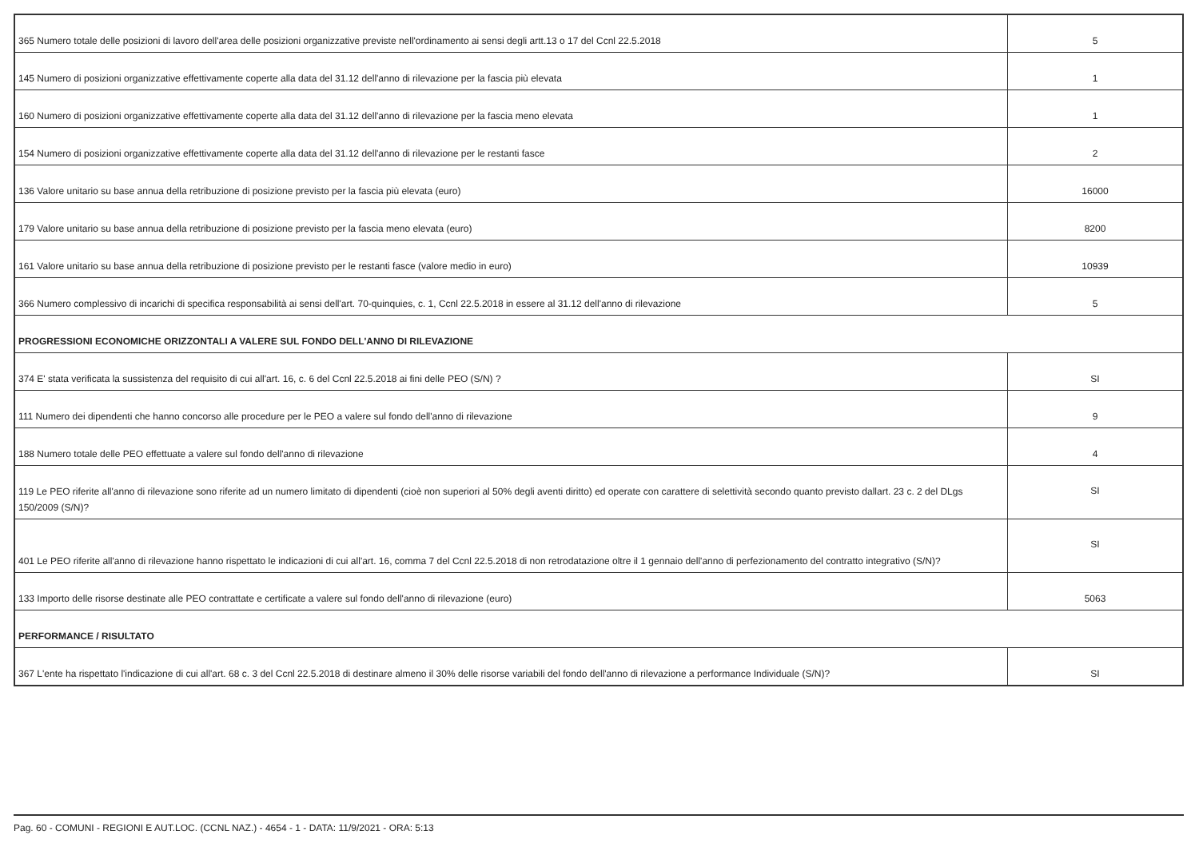| 365 Numero totale delle posizioni di lavoro dell'area delle posizioni organizzative previste nell'ordinamento ai sensi degli artt.13 o 17 del Ccnl 22.5.2018 | 5 |
| 145 Numero di posizioni organizzative effettivamente coperte alla data del 31.12 dell'anno di rilevazione per la fascia più elevata | 1 |
| 160 Numero di posizioni organizzative effettivamente coperte alla data del 31.12 dell'anno di rilevazione per la fascia meno elevata | 1 |
| 154 Numero di posizioni organizzative effettivamente coperte alla data del 31.12 dell'anno di rilevazione per le restanti fasce | 2 |
| 136 Valore unitario su base annua della retribuzione di posizione previsto per la fascia più elevata (euro) | 16000 |
| 179 Valore unitario su base annua della retribuzione di posizione previsto per la fascia meno elevata (euro) | 8200 |
| 161 Valore unitario su base annua della retribuzione di posizione previsto per le restanti fasce (valore medio in euro) | 10939 |
| 366 Numero complessivo di incarichi di specifica responsabilità ai sensi dell'art. 70-quinquies, c. 1, Ccnl 22.5.2018 in essere al 31.12 dell'anno di rilevazione | 5 |
| PROGRESSIONI ECONOMICHE ORIZZONTALI A VALERE SUL FONDO DELL'ANNO DI RILEVAZIONE | |
| 374 E' stata verificata la sussistenza del requisito di cui all'art. 16, c. 6 del Ccnl 22.5.2018 ai fini delle PEO (S/N) ? | SI |
| 111 Numero dei dipendenti che hanno concorso alle procedure per le PEO a valere sul fondo dell'anno di rilevazione | 9 |
| 188 Numero totale delle PEO effettuate a valere sul fondo dell'anno di rilevazione | 4 |
| 119 Le PEO riferite all'anno di rilevazione sono riferite ad un numero limitato di dipendenti (cioè non superiori al 50% degli aventi diritto) ed operate con carattere di selettività secondo quanto previsto dallart. 23 c. 2 del DLgs 150/2009 (S/N)? | SI |
| 401 Le PEO riferite all'anno di rilevazione hanno rispettato le indicazioni di cui all'art. 16, comma 7 del Ccnl 22.5.2018 di non retrodatazione oltre il 1 gennaio dell'anno di perfezionamento del contratto integrativo (S/N)? | SI |
| 133 Importo delle risorse destinate alle PEO contrattate e certificate a valere sul fondo dell'anno di rilevazione (euro) | 5063 |
| PERFORMANCE / RISULTATO | |
| 367 L'ente ha rispettato l'indicazione di cui all'art. 68 c. 3 del Ccnl 22.5.2018 di destinare almeno il 30% delle risorse variabili del fondo dell'anno di rilevazione a performance Individuale (S/N)? | SI |
Pag. 60 - COMUNI - REGIONI E AUT.LOC. (CCNL NAZ.) - 4654 - 1 - DATA: 11/9/2021 - ORA: 5:13